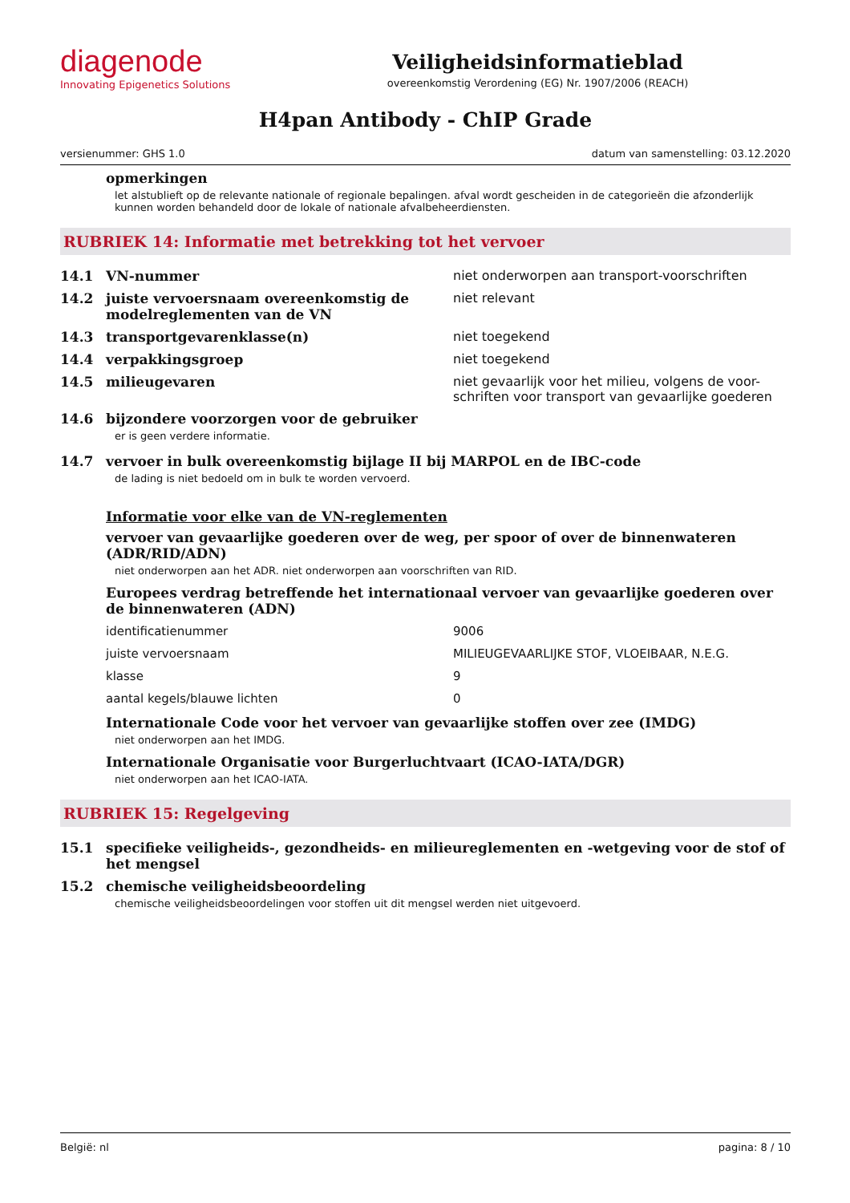diagenode
Innovating Epigenetics Solutions
Veiligheidsinformatieblad
overeenkomstig Verordening (EG) Nr. 1907/2006 (REACH)
H4pan Antibody - ChIP Grade
versienummer: GHS 1.0 datum van samenstelling: 03.12.2020
opmerkingen
let alstublieft op de relevante nationale of regionale bepalingen. afval wordt gescheiden in de categorieën die afzonderlijk kunnen worden behandeld door de lokale of nationale afvalbeheerdiensten.
RUBRIEK 14: Informatie met betrekking tot het vervoer
| 14.1 | VN-nummer | niet onderworpen aan transport-voorschriften |
| 14.2 | juiste vervoersnaam overeenkomstig de modelreglementen van de VN | niet relevant |
| 14.3 | transportgevarenklasse(n) | niet toegekend |
| 14.4 | verpakkingsgroep | niet toegekend |
| 14.5 | milieugevaren | niet gevaarlijk voor het milieu, volgens de voor-schriften voor transport van gevaarlijke goederen |
| 14.6 | bijzondere voorzorgen voor de gebruiker | |
er is geen verdere informatie.
| 14.7 | vervoer in bulk overeenkomstig bijlage II bij MARPOL en de IBC-code |
de lading is niet bedoeld om in bulk te worden vervoerd.
Informatie voor elke van de VN-reglementen
vervoer van gevaarlijke goederen over de weg, per spoor of over de binnenwateren (ADR/RID/ADN)
niet onderworpen aan het ADR. niet onderworpen aan voorschriften van RID.
Europees verdrag betreffende het internationaal vervoer van gevaarlijke goederen over de binnenwateren (ADN)
| identificatienummer | 9006 |
| juiste vervoersnaam | MILIEUGEVAARLIJKE STOF, VLOEIBAAR, N.E.G. |
| klasse | 9 |
| aantal kegels/blauwe lichten | 0 |
Internationale Code voor het vervoer van gevaarlijke stoffen over zee (IMDG)
niet onderworpen aan het IMDG.
Internationale Organisatie voor Burgerluchtvaart (ICAO-IATA/DGR)
niet onderworpen aan het ICAO-IATA.
RUBRIEK 15: Regelgeving
| 15.1 | specifieke veiligheids-, gezondheids- en milieureglementen en -wetgeving voor de stof of het mengsel |
| 15.2 | chemische veiligheidsbeoordeling |
chemische veiligheidsbeoordelingen voor stoffen uit dit mengsel werden niet uitgevoerd.
België: nl pagina: 8 / 10